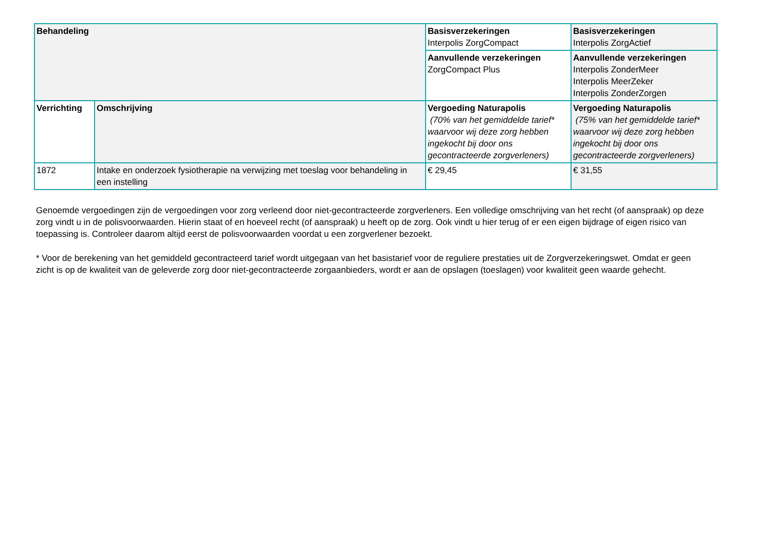| Behandeling | | Basisverzekeringen Interpolis ZorgCompact | Basisverzekeringen Interpolis ZorgActief |
| | | Aanvullende verzekeringen ZorgCompact Plus | Aanvullende verzekeringen Interpolis ZonderMeer Interpolis MeerZeker Interpolis ZonderZorgen |
| Verrichting | Omschrijving | Vergoeding Naturapolis (70% van het gemiddelde tarief* waarvoor wij deze zorg hebben ingekocht bij door ons gecontracteerde zorgverleners) | Vergoeding Naturapolis (75% van het gemiddelde tarief* waarvoor wij deze zorg hebben ingekocht bij door ons gecontracteerde zorgverleners) |
| 1872 | Intake en onderzoek fysiotherapie na verwijzing met toeslag voor behandeling in een instelling | € 29,45 | € 31,55 |
Genoemde vergoedingen zijn de vergoedingen voor zorg verleend door niet-gecontracteerde zorgverleners. Een volledige omschrijving van het recht (of aanspraak) op deze zorg vindt u in de polisvoorwaarden. Hierin staat of en hoeveel recht (of aanspraak) u heeft op de zorg. Ook vindt u hier terug of er een eigen bijdrage of eigen risico van toepassing is. Controleer daarom altijd eerst de polisvoorwaarden voordat u een zorgverlener bezoekt.
* Voor de berekening van het gemiddeld gecontracteerd tarief wordt uitgegaan van het basistarief voor de reguliere prestaties uit de Zorgverzekeringswet. Omdat er geen zicht is op de kwaliteit van de geleverde zorg door niet-gecontracteerde zorgaanbieders, wordt er aan de opslagen (toeslagen) voor kwaliteit geen waarde gehecht.